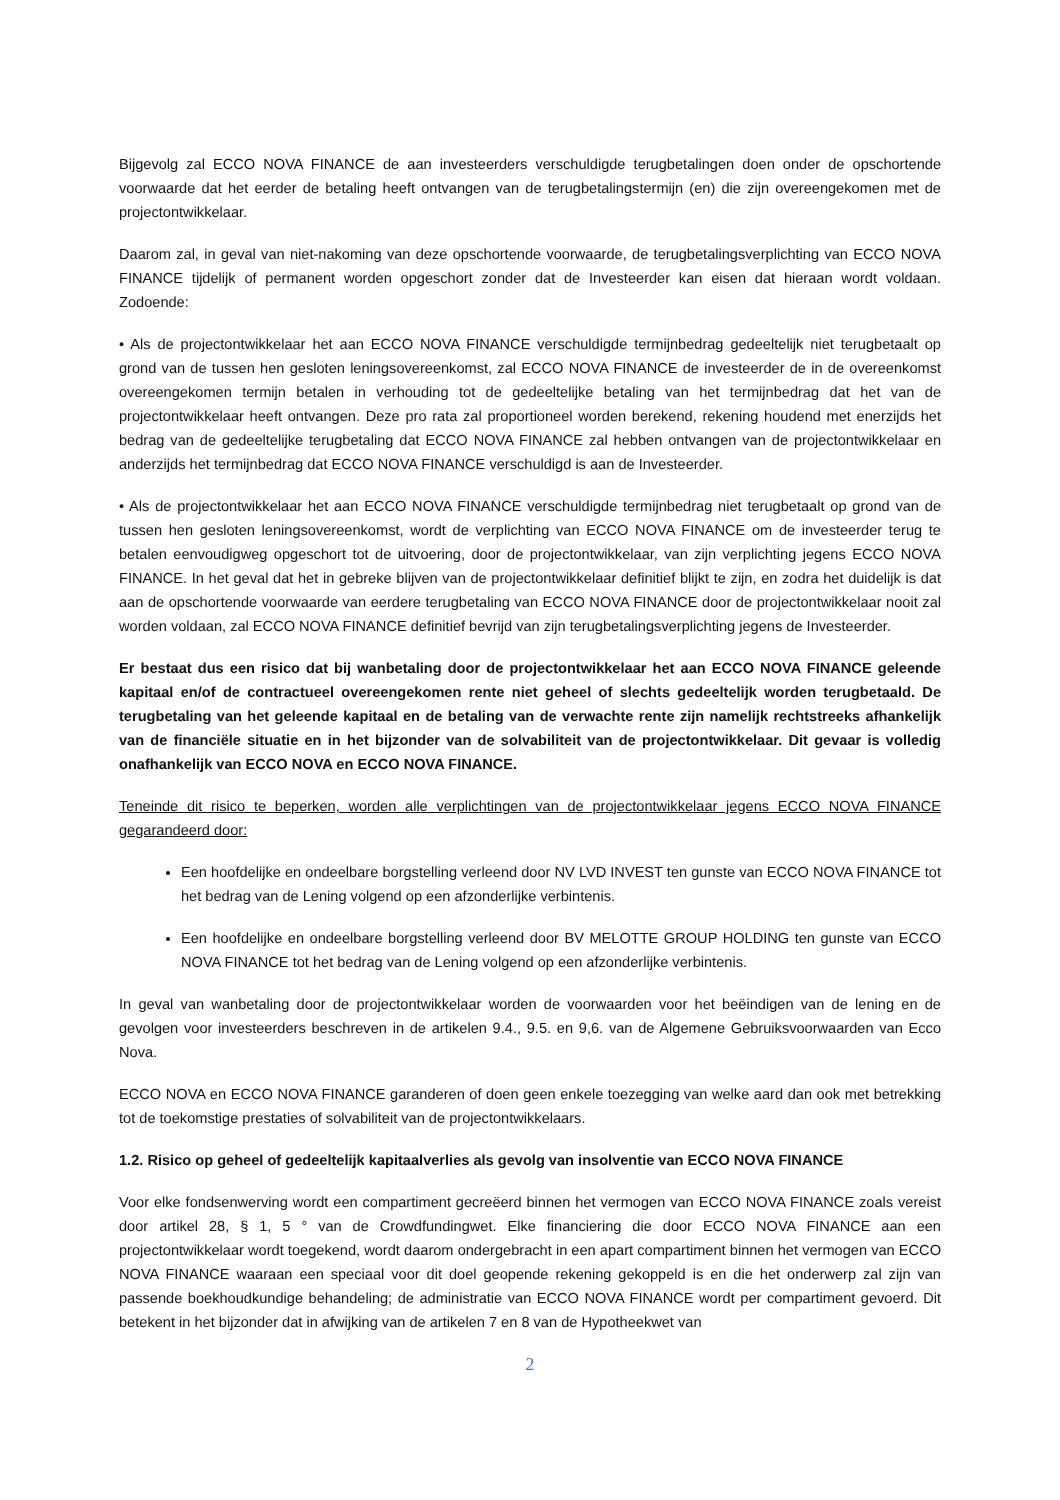Bijgevolg zal ECCO NOVA FINANCE de aan investeerders verschuldigde terugbetalingen doen onder de opschortende voorwaarde dat het eerder de betaling heeft ontvangen van de terugbetalingstermijn (en) die zijn overeengekomen met de projectontwikkelaar.
Daarom zal, in geval van niet-nakoming van deze opschortende voorwaarde, de terugbetalingsverplichting van ECCO NOVA FINANCE tijdelijk of permanent worden opgeschort zonder dat de Investeerder kan eisen dat hieraan wordt voldaan. Zodoende:
• Als de projectontwikkelaar het aan ECCO NOVA FINANCE verschuldigde termijnbedrag gedeeltelijk niet terugbetaalt op grond van de tussen hen gesloten leningsovereenkomst, zal ECCO NOVA FINANCE de investeerder de in de overeenkomst overeengekomen termijn betalen in verhouding tot de gedeeltelijke betaling van het termijnbedrag dat het van de projectontwikkelaar heeft ontvangen. Deze pro rata zal proportioneel worden berekend, rekening houdend met enerzijds het bedrag van de gedeeltelijke terugbetaling dat ECCO NOVA FINANCE zal hebben ontvangen van de projectontwikkelaar en anderzijds het termijnbedrag dat ECCO NOVA FINANCE verschuldigd is aan de Investeerder.
• Als de projectontwikkelaar het aan ECCO NOVA FINANCE verschuldigde termijnbedrag niet terugbetaalt op grond van de tussen hen gesloten leningsovereenkomst, wordt de verplichting van ECCO NOVA FINANCE om de investeerder terug te betalen eenvoudigweg opgeschort tot de uitvoering, door de projectontwikkelaar, van zijn verplichting jegens ECCO NOVA FINANCE. In het geval dat het in gebreke blijven van de projectontwikkelaar definitief blijkt te zijn, en zodra het duidelijk is dat aan de opschortende voorwaarde van eerdere terugbetaling van ECCO NOVA FINANCE door de projectontwikkelaar nooit zal worden voldaan, zal ECCO NOVA FINANCE definitief bevrijd van zijn terugbetalingsverplichting jegens de Investeerder.
Er bestaat dus een risico dat bij wanbetaling door de projectontwikkelaar het aan ECCO NOVA FINANCE geleende kapitaal en/of de contractueel overeengekomen rente niet geheel of slechts gedeeltelijk worden terugbetaald. De terugbetaling van het geleende kapitaal en de betaling van de verwachte rente zijn namelijk rechtstreeks afhankelijk van de financiële situatie en in het bijzonder van de solvabiliteit van de projectontwikkelaar. Dit gevaar is volledig onafhankelijk van ECCO NOVA en ECCO NOVA FINANCE.
Teneinde dit risico te beperken, worden alle verplichtingen van de projectontwikkelaar jegens ECCO NOVA FINANCE gegarandeerd door:
Een hoofdelijke en ondeelbare borgstelling verleend door NV LVD INVEST ten gunste van ECCO NOVA FINANCE tot het bedrag van de Lening volgend op een afzonderlijke verbintenis.
Een hoofdelijke en ondeelbare borgstelling verleend door BV MELOTTE GROUP HOLDING ten gunste van ECCO NOVA FINANCE tot het bedrag van de Lening volgend op een afzonderlijke verbintenis.
In geval van wanbetaling door de projectontwikkelaar worden de voorwaarden voor het beëindigen van de lening en de gevolgen voor investeerders beschreven in de artikelen 9.4., 9.5. en 9,6. van de Algemene Gebruiksvoorwaarden van Ecco Nova.
ECCO NOVA en ECCO NOVA FINANCE garanderen of doen geen enkele toezegging van welke aard dan ook met betrekking tot de toekomstige prestaties of solvabiliteit van de projectontwikkelaars.
1.2. Risico op geheel of gedeeltelijk kapitaalverlies als gevolg van insolventie van ECCO NOVA FINANCE
Voor elke fondsenwerving wordt een compartiment gecreëerd binnen het vermogen van ECCO NOVA FINANCE zoals vereist door artikel 28, § 1, 5 ° van de Crowdfundingwet. Elke financiering die door ECCO NOVA FINANCE aan een projectontwikkelaar wordt toegekend, wordt daarom ondergebracht in een apart compartiment binnen het vermogen van ECCO NOVA FINANCE waaraan een speciaal voor dit doel geopende rekening gekoppeld is en die het onderwerp zal zijn van passende boekhoudkundige behandeling; de administratie van ECCO NOVA FINANCE wordt per compartiment gevoerd. Dit betekent in het bijzonder dat in afwijking van de artikelen 7 en 8 van de Hypotheekwet van
2